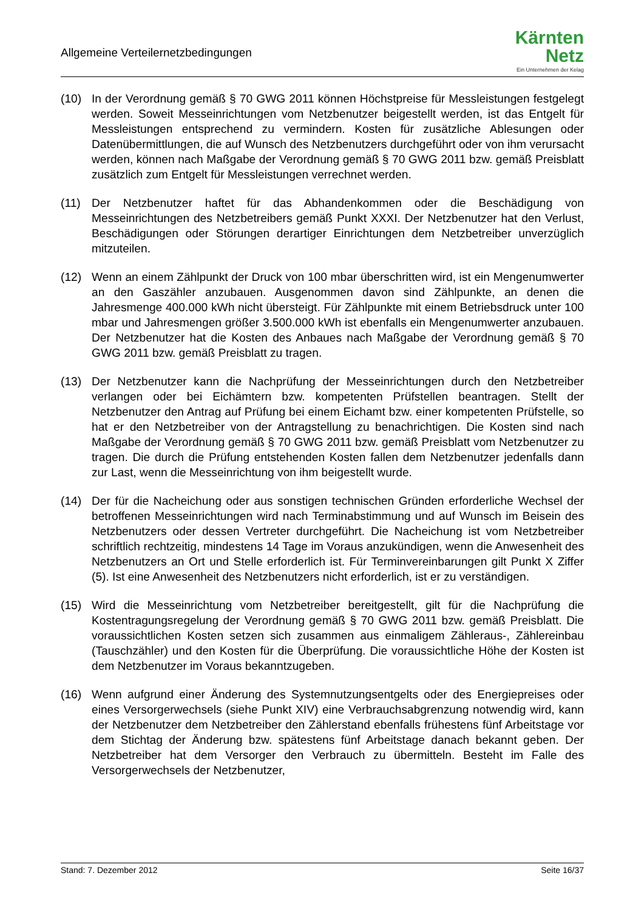Allgemeine Verteilernetzbedingungen
Kärnten
Netz
Ein Unternehmen der Kelag
(10) In der Verordnung gemäß § 70 GWG 2011 können Höchstpreise für Messleistungen festgelegt werden. Soweit Messeinrichtungen vom Netzbenutzer beigestellt werden, ist das Entgelt für Messleistungen entsprechend zu vermindern. Kosten für zusätzliche Ablesungen oder Datenübermittlungen, die auf Wunsch des Netzbenutzers durchgeführt oder von ihm verursacht werden, können nach Maßgabe der Verordnung gemäß § 70 GWG 2011 bzw. gemäß Preisblatt zusätzlich zum Entgelt für Messleistungen verrechnet werden.
(11) Der Netzbenutzer haftet für das Abhandenkommen oder die Beschädigung von Messeinrichtungen des Netzbetreibers gemäß Punkt XXXI. Der Netzbenutzer hat den Verlust, Beschädigungen oder Störungen derartiger Einrichtungen dem Netzbetreiber unverzüglich mitzuteilen.
(12) Wenn an einem Zählpunkt der Druck von 100 mbar überschritten wird, ist ein Mengenumwerter an den Gaszähler anzubauen. Ausgenommen davon sind Zählpunkte, an denen die Jahresmenge 400.000 kWh nicht übersteigt. Für Zählpunkte mit einem Betriebsdruck unter 100 mbar und Jahresmengen größer 3.500.000 kWh ist ebenfalls ein Mengenumwerter anzubauen. Der Netzbenutzer hat die Kosten des Anbaues nach Maßgabe der Verordnung gemäß § 70 GWG 2011 bzw. gemäß Preisblatt zu tragen.
(13) Der Netzbenutzer kann die Nachprüfung der Messeinrichtungen durch den Netzbetreiber verlangen oder bei Eichämtern bzw. kompetenten Prüfstellen beantragen. Stellt der Netzbenutzer den Antrag auf Prüfung bei einem Eichamt bzw. einer kompetenten Prüfstelle, so hat er den Netzbetreiber von der Antragstellung zu benachrichtigen. Die Kosten sind nach Maßgabe der Verordnung gemäß § 70 GWG 2011 bzw. gemäß Preisblatt vom Netzbenutzer zu tragen. Die durch die Prüfung entstehenden Kosten fallen dem Netzbenutzer jedenfalls dann zur Last, wenn die Messeinrichtung von ihm beigestellt wurde.
(14) Der für die Nacheichung oder aus sonstigen technischen Gründen erforderliche Wechsel der betroffenen Messeinrichtungen wird nach Terminabstimmung und auf Wunsch im Beisein des Netzbenutzers oder dessen Vertreter durchgeführt. Die Nacheichung ist vom Netzbetreiber schriftlich rechtzeitig, mindestens 14 Tage im Voraus anzukündigen, wenn die Anwesenheit des Netzbenutzers an Ort und Stelle erforderlich ist. Für Terminvereinbarungen gilt Punkt X Ziffer (5). Ist eine Anwesenheit des Netzbenutzers nicht erforderlich, ist er zu verständigen.
(15) Wird die Messeinrichtung vom Netzbetreiber bereitgestellt, gilt für die Nachprüfung die Kostentragungsregelung der Verordnung gemäß § 70 GWG 2011 bzw. gemäß Preisblatt. Die voraussichtlichen Kosten setzen sich zusammen aus einmaligem Zähleraus-, Zählereinbau (Tauschzähler) und den Kosten für die Überprüfung. Die voraussichtliche Höhe der Kosten ist dem Netzbenutzer im Voraus bekanntzugeben.
(16) Wenn aufgrund einer Änderung des Systemnutzungsentgelts oder des Energiepreises oder eines Versorgerwechsels (siehe Punkt XIV) eine Verbrauchsabgrenzung notwendig wird, kann der Netzbenutzer dem Netzbetreiber den Zählerstand ebenfalls frühestens fünf Arbeitstage vor dem Stichtag der Änderung bzw. spätestens fünf Arbeitstage danach bekannt geben. Der Netzbetreiber hat dem Versorger den Verbrauch zu übermitteln. Besteht im Falle des Versorgerwechsels der Netzbenutzer,
Stand: 7. Dezember 2012 Seite 16/37